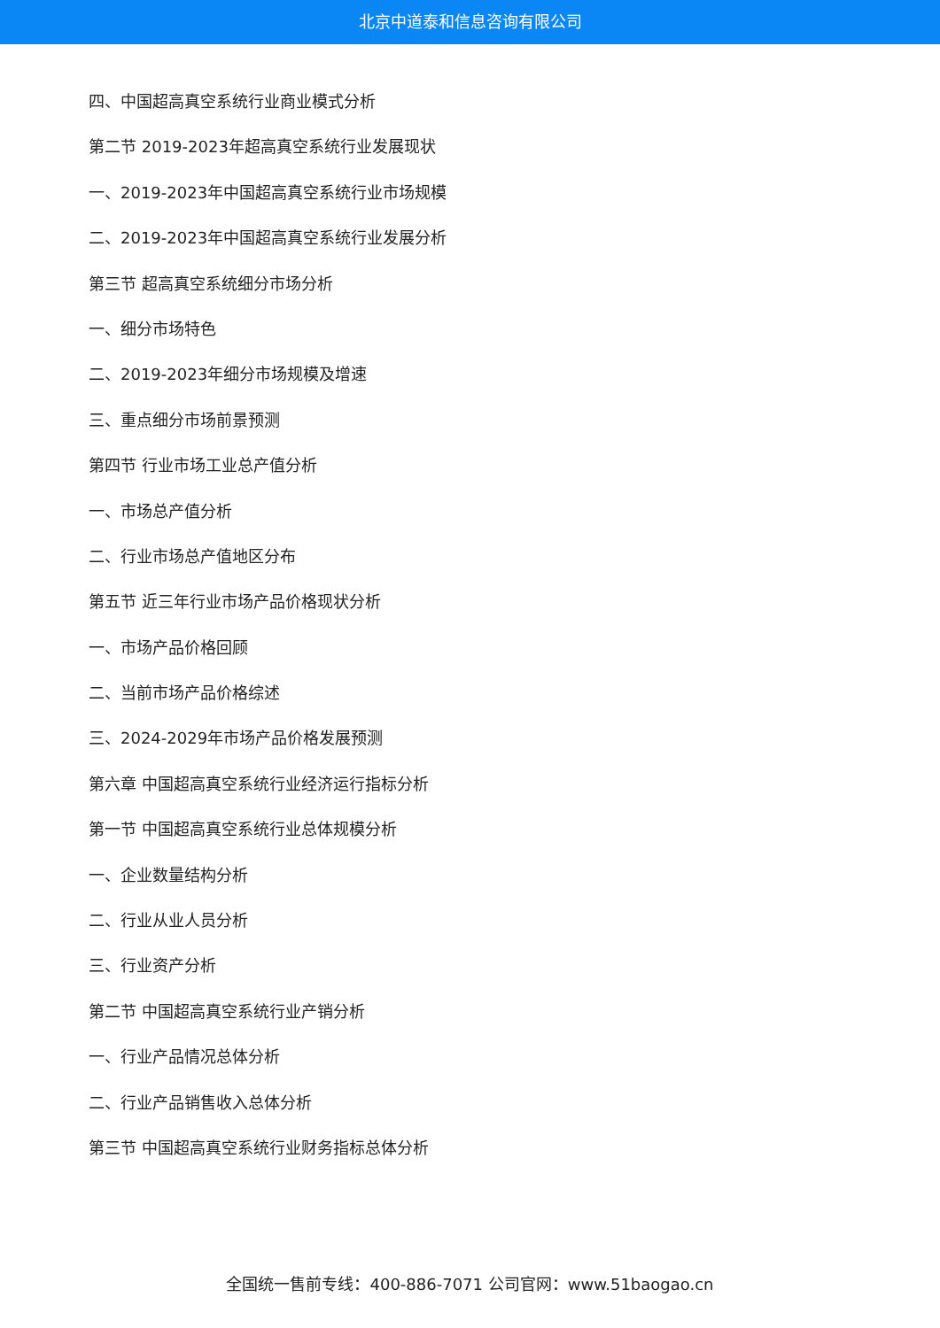北京中道泰和信息咨询有限公司
四、中国超高真空系统行业商业模式分析
第二节 2019-2023年超高真空系统行业发展现状
一、2019-2023年中国超高真空系统行业市场规模
二、2019-2023年中国超高真空系统行业发展分析
第三节 超高真空系统细分市场分析
一、细分市场特色
二、2019-2023年细分市场规模及增速
三、重点细分市场前景预测
第四节 行业市场工业总产值分析
一、市场总产值分析
二、行业市场总产值地区分布
第五节 近三年行业市场产品价格现状分析
一、市场产品价格回顾
二、当前市场产品价格综述
三、2024-2029年市场产品价格发展预测
第六章 中国超高真空系统行业经济运行指标分析
第一节 中国超高真空系统行业总体规模分析
一、企业数量结构分析
二、行业从业人员分析
三、行业资产分析
第二节 中国超高真空系统行业产销分析
一、行业产品情况总体分析
二、行业产品销售收入总体分析
第三节 中国超高真空系统行业财务指标总体分析
全国统一售前专线：400-886-7071 公司官网：www.51baogao.cn